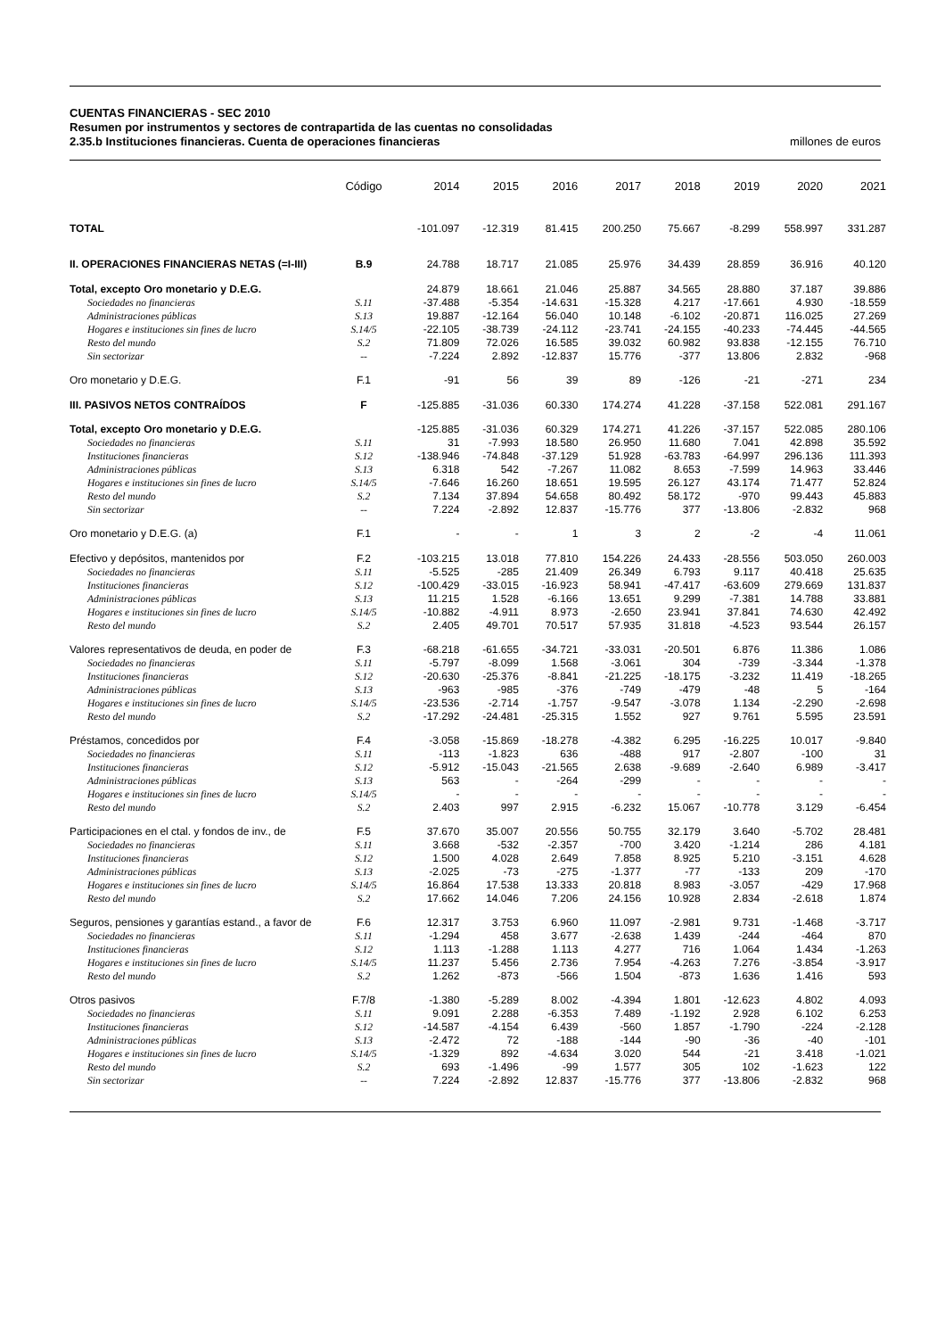CUENTAS FINANCIERAS - SEC 2010
Resumen por instrumentos y sectores de contrapartida de las cuentas no consolidadas
2.35.b Instituciones financieras. Cuenta de operaciones financieras millones de euros
| | Código | 2014 | 2015 | 2016 | 2017 | 2018 | 2019 | 2020 | 2021 |
| --- | --- | --- | --- | --- | --- | --- | --- | --- | --- |
| TOTAL | | -101.097 | -12.319 | 81.415 | 200.250 | 75.667 | -8.299 | 558.997 | 331.287 |
| II. OPERACIONES FINANCIERAS NETAS (=I-III) | B.9 | 24.788 | 18.717 | 21.085 | 25.976 | 34.439 | 28.859 | 36.916 | 40.120 |
| Total, excepto Oro monetario y D.E.G. | | 24.879 | 18.661 | 21.046 | 25.887 | 34.565 | 28.880 | 37.187 | 39.886 |
| Sociedades no financieras | S.11 | -37.488 | -5.354 | -14.631 | -15.328 | 4.217 | -17.661 | 4.930 | -18.559 |
| Administraciones públicas | S.13 | 19.887 | -12.164 | 56.040 | 10.148 | -6.102 | -20.871 | 116.025 | 27.269 |
| Hogares e instituciones sin fines de lucro | S.14/5 | -22.105 | -38.739 | -24.112 | -23.741 | -24.155 | -40.233 | -74.445 | -44.565 |
| Resto del mundo | S.2 | 71.809 | 72.026 | 16.585 | 39.032 | 60.982 | 93.838 | -12.155 | 76.710 |
| Sin sectorizar | -- | -7.224 | 2.892 | -12.837 | 15.776 | -377 | 13.806 | 2.832 | -968 |
| Oro monetario y D.E.G. | F.1 | -91 | 56 | 39 | 89 | -126 | -21 | -271 | 234 |
| III. PASIVOS NETOS CONTRAÍDOS | F | -125.885 | -31.036 | 60.330 | 174.274 | 41.228 | -37.158 | 522.081 | 291.167 |
| Total, excepto Oro monetario y D.E.G. | | -125.885 | -31.036 | 60.329 | 174.271 | 41.226 | -37.157 | 522.085 | 280.106 |
| Sociedades no financieras | S.11 | 31 | -7.993 | 18.580 | 26.950 | 11.680 | 7.041 | 42.898 | 35.592 |
| Instituciones financieras | S.12 | -138.946 | -74.848 | -37.129 | 51.928 | -63.783 | -64.997 | 296.136 | 111.393 |
| Administraciones públicas | S.13 | 6.318 | 542 | -7.267 | 11.082 | 8.653 | -7.599 | 14.963 | 33.446 |
| Hogares e instituciones sin fines de lucro | S.14/5 | -7.646 | 16.260 | 18.651 | 19.595 | 26.127 | 43.174 | 71.477 | 52.824 |
| Resto del mundo | S.2 | 7.134 | 37.894 | 54.658 | 80.492 | 58.172 | -970 | 99.443 | 45.883 |
| Sin sectorizar | -- | 7.224 | -2.892 | 12.837 | -15.776 | 377 | -13.806 | -2.832 | 968 |
| Oro monetario y D.E.G. (a) | F.1 | - | - | 1 | 3 | 2 | -2 | -4 | 11.061 |
| Efectivo y depósitos, mantenidos por | F.2 | -103.215 | 13.018 | 77.810 | 154.226 | 24.433 | -28.556 | 503.050 | 260.003 |
| Sociedades no financieras | S.11 | -5.525 | -285 | 21.409 | 26.349 | 6.793 | 9.117 | 40.418 | 25.635 |
| Instituciones financieras | S.12 | -100.429 | -33.015 | -16.923 | 58.941 | -47.417 | -63.609 | 279.669 | 131.837 |
| Administraciones públicas | S.13 | 11.215 | 1.528 | -6.166 | 13.651 | 9.299 | -7.381 | 14.788 | 33.881 |
| Hogares e instituciones sin fines de lucro | S.14/5 | -10.882 | -4.911 | 8.973 | -2.650 | 23.941 | 37.841 | 74.630 | 42.492 |
| Resto del mundo | S.2 | 2.405 | 49.701 | 70.517 | 57.935 | 31.818 | -4.523 | 93.544 | 26.157 |
| Valores representativos de deuda, en poder de | F.3 | -68.218 | -61.655 | -34.721 | -33.031 | -20.501 | 6.876 | 11.386 | 1.086 |
| Sociedades no financieras | S.11 | -5.797 | -8.099 | 1.568 | -3.061 | 304 | -739 | -3.344 | -1.378 |
| Instituciones financieras | S.12 | -20.630 | -25.376 | -8.841 | -21.225 | -18.175 | -3.232 | 11.419 | -18.265 |
| Administraciones públicas | S.13 | -963 | -985 | -376 | -749 | -479 | -48 | 5 | -164 |
| Hogares e instituciones sin fines de lucro | S.14/5 | -23.536 | -2.714 | -1.757 | -9.547 | -3.078 | 1.134 | -2.290 | -2.698 |
| Resto del mundo | S.2 | -17.292 | -24.481 | -25.315 | 1.552 | 927 | 9.761 | 5.595 | 23.591 |
| Préstamos, concedidos por | F.4 | -3.058 | -15.869 | -18.278 | -4.382 | 6.295 | -16.225 | 10.017 | -9.840 |
| Sociedades no financieras | S.11 | -113 | -1.823 | 636 | -488 | 917 | -2.807 | -100 | 31 |
| Instituciones financieras | S.12 | -5.912 | -15.043 | -21.565 | 2.638 | -9.689 | -2.640 | 6.989 | -3.417 |
| Administraciones públicas | S.13 | 563 | - | -264 | -299 | - | - | - | - |
| Hogares e instituciones sin fines de lucro | S.14/5 | - | - | - | - | - | - | - | - |
| Resto del mundo | S.2 | 2.403 | 997 | 2.915 | -6.232 | 15.067 | -10.778 | 3.129 | -6.454 |
| Participaciones en el ctal. y fondos de inv., de | F.5 | 37.670 | 35.007 | 20.556 | 50.755 | 32.179 | 3.640 | -5.702 | 28.481 |
| Sociedades no financieras | S.11 | 3.668 | -532 | -2.357 | -700 | 3.420 | -1.214 | 286 | 4.181 |
| Instituciones financieras | S.12 | 1.500 | 4.028 | 2.649 | 7.858 | 8.925 | 5.210 | -3.151 | 4.628 |
| Administraciones públicas | S.13 | -2.025 | -73 | -275 | -1.377 | -77 | -133 | 209 | -170 |
| Hogares e instituciones sin fines de lucro | S.14/5 | 16.864 | 17.538 | 13.333 | 20.818 | 8.983 | -3.057 | -429 | 17.968 |
| Resto del mundo | S.2 | 17.662 | 14.046 | 7.206 | 24.156 | 10.928 | 2.834 | -2.618 | 1.874 |
| Seguros, pensiones y garantías estand., a favor de | F.6 | 12.317 | 3.753 | 6.960 | 11.097 | -2.981 | 9.731 | -1.468 | -3.717 |
| Sociedades no financieras | S.11 | -1.294 | 458 | 3.677 | -2.638 | 1.439 | -244 | -464 | 870 |
| Instituciones financieras | S.12 | 1.113 | -1.288 | 1.113 | 4.277 | 716 | 1.064 | 1.434 | -1.263 |
| Hogares e instituciones sin fines de lucro | S.14/5 | 11.237 | 5.456 | 2.736 | 7.954 | -4.263 | 7.276 | -3.854 | -3.917 |
| Resto del mundo | S.2 | 1.262 | -873 | -566 | 1.504 | -873 | 1.636 | 1.416 | 593 |
| Otros pasivos | F.7/8 | -1.380 | -5.289 | 8.002 | -4.394 | 1.801 | -12.623 | 4.802 | 4.093 |
| Sociedades no financieras | S.11 | 9.091 | 2.288 | -6.353 | 7.489 | -1.192 | 2.928 | 6.102 | 6.253 |
| Instituciones financieras | S.12 | -14.587 | -4.154 | 6.439 | -560 | 1.857 | -1.790 | -224 | -2.128 |
| Administraciones públicas | S.13 | -2.472 | 72 | -188 | -144 | -90 | -36 | -40 | -101 |
| Hogares e instituciones sin fines de lucro | S.14/5 | -1.329 | 892 | -4.634 | 3.020 | 544 | -21 | 3.418 | -1.021 |
| Resto del mundo | S.2 | 693 | -1.496 | -99 | 1.577 | 305 | 102 | -1.623 | 122 |
| Sin sectorizar | -- | 7.224 | -2.892 | 12.837 | -15.776 | 377 | -13.806 | -2.832 | 968 |